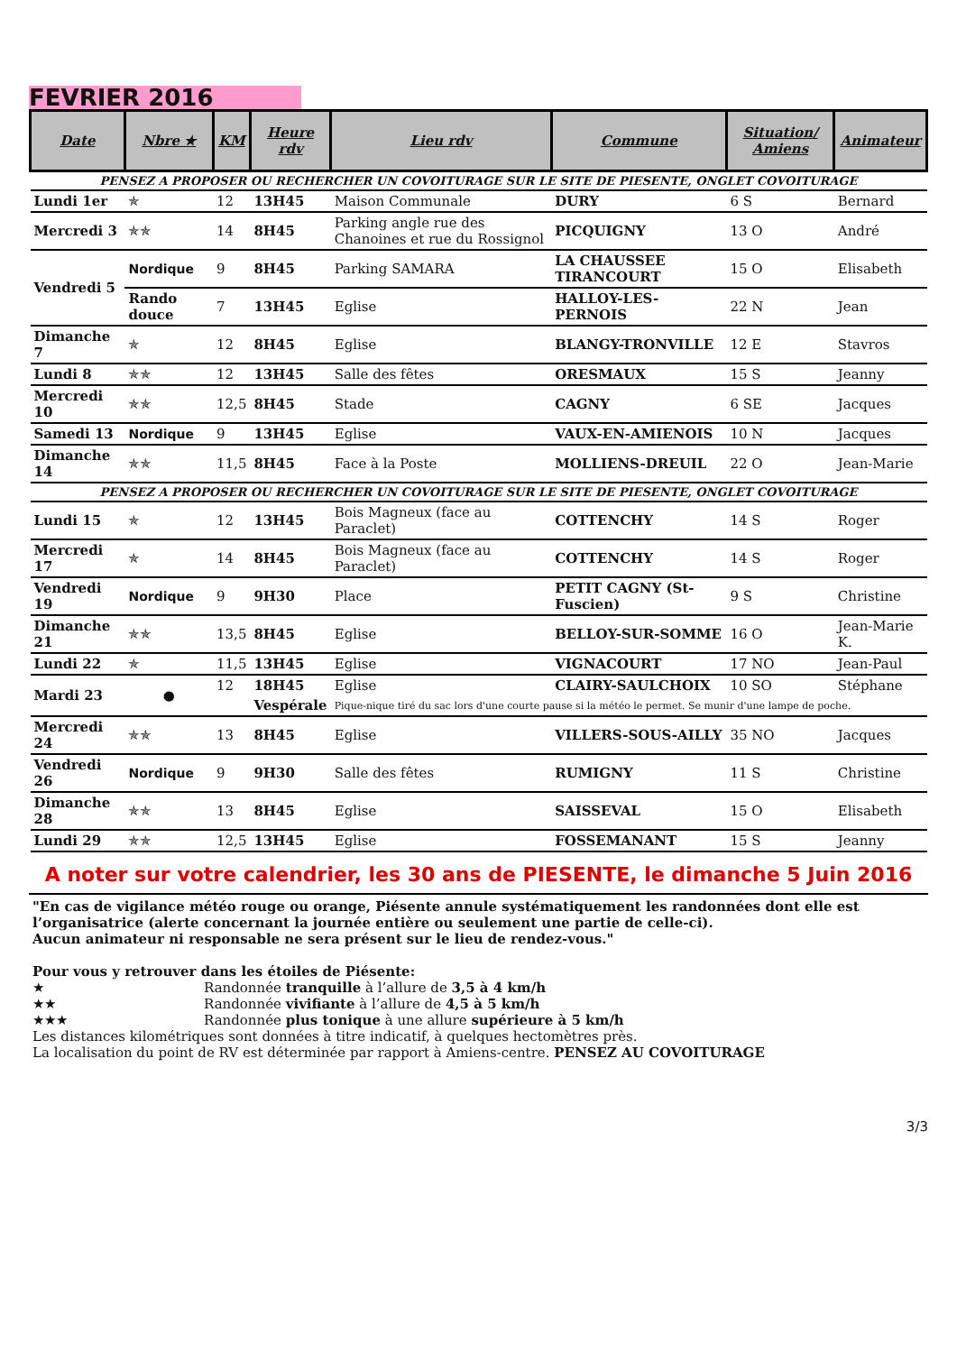FEVRIER 2016
| Date | Nbre ★ | KM | Heure rdv | Lieu rdv | Commune | Situation/ Amiens | Animateur |
| --- | --- | --- | --- | --- | --- | --- | --- |
| PENSEZ A PROPOSER OU RECHERCHER UN COVOITURAGE SUR LE SITE DE PIESENTE, ONGLET COVOITURAGE | | | | | | | |
| Lundi 1er | ✯ | 12 | 13H45 | Maison Communale | DURY | 6 S | Bernard |
| Mercredi 3 | ✯✯ | 14 | 8H45 | Parking angle rue des Chanoines et rue du Rossignol | PICQUIGNY | 13 O | André |
| Vendredi 5 | Nordique | 9 | 8H45 | Parking SAMARA | LA CHAUSSEE TIRANCOURT | 15 O | Elisabeth |
| | Rando douce | 7 | 13H45 | Eglise | HALLOY-LES-PERNOIS | 22 N | Jean |
| Dimanche 7 | ✯ | 12 | 8H45 | Eglise | BLANGY-TRONVILLE | 12 E | Stavros |
| Lundi 8 | ✯✯ | 12 | 13H45 | Salle des fêtes | ORESMAUX | 15 S | Jeanny |
| Mercredi 10 | ✯✯ | 12,5 | 8H45 | Stade | CAGNY | 6 SE | Jacques |
| Samedi 13 | Nordique | 9 | 13H45 | Eglise | VAUX-EN-AMIENOIS | 10 N | Jacques |
| Dimanche 14 | ✯✯ | 11,5 | 8H45 | Face à la Poste | MOLLIENS-DREUIL | 22 O | Jean-Marie |
| PENSEZ A PROPOSER OU RECHERCHER UN COVOITURAGE SUR LE SITE DE PIESENTE, ONGLET COVOITURAGE | | | | | | | |
| Lundi 15 | ✯ | 12 | 13H45 | Bois Magneux (face au Paraclet) | COTTENCHY | 14 S | Roger |
| Mercredi 17 | ✯ | 14 | 8H45 | Bois Magneux (face au Paraclet) | COTTENCHY | 14 S | Roger |
| Vendredi 19 | Nordique | 9 | 9H30 | Place | PETIT CAGNY (St-Fuscien) | 9 S | Christine |
| Dimanche 21 | ✯✯ | 13,5 | 8H45 | Eglise | BELLOY-SUR-SOMME | 16 O | Jean-Marie K. |
| Lundi 22 | ✯ | 11,5 | 13H45 | Eglise | VIGNACOURT | 17 NO | Jean-Paul |
| Mardi 23 | ● | 12 | 18H45 | Eglise | CLAIRY-SAULCHOIX | 10 SO | Stéphane |
| | | | Vespérale | Pique-nique tiré du sac lors d'une courte pause si la météo le permet. Se munir d'une lampe de poche. | | | |
| Mercredi 24 | ✯✯ | 13 | 8H45 | Eglise | VILLERS-SOUS-AILLY | 35 NO | Jacques |
| Vendredi 26 | Nordique | 9 | 9H30 | Salle des fêtes | RUMIGNY | 11 S | Christine |
| Dimanche 28 | ✯✯ | 13 | 8H45 | Eglise | SAISSEVAL | 15 O | Elisabeth |
| Lundi 29 | ✯✯ | 12,5 | 13H45 | Eglise | FOSSEMANANT | 15 S | Jeanny |
A noter sur votre calendrier, les 30 ans de PIESENTE, le dimanche 5 Juin 2016
"En cas de vigilance météo rouge ou orange, Piésente annule systématiquement les randonnées dont elle est l’organisatrice (alerte concernant la journée entière ou seulement une partie de celle-ci).
Aucun animateur ni responsable ne sera présent sur le lieu de rendez-vous."
Pour vous y retrouver dans les étoiles de Piésente:
★ Randonnée tranquille à l’allure de 3,5 à 4 km/h
★★ Randonnée vivifiante à l’allure de 4,5 à 5 km/h
★★★ Randonnée plus tonique à une allure supérieure à 5 km/h
Les distances kilométriques sont données à titre indicatif, à quelques hectomètres près.
La localisation du point de RV est déterminée par rapport à Amiens-centre. PENSEZ AU COVOITURAGE
3/3